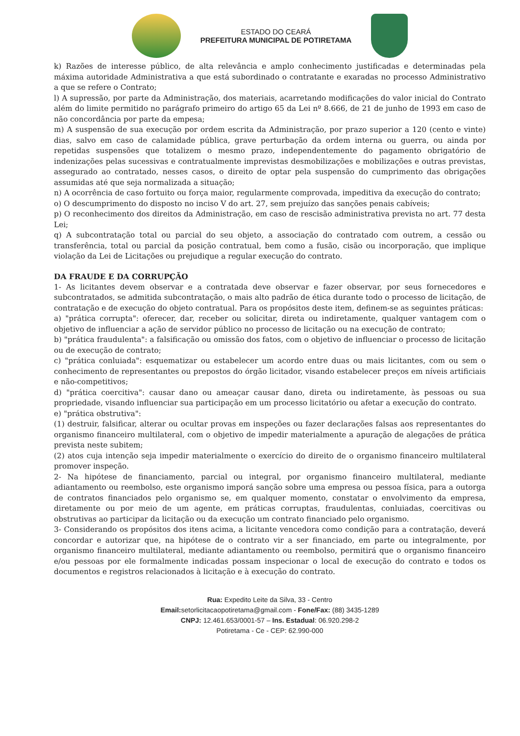ESTADO DO CEARÁ
PREFEITURA MUNICIPAL DE POTIRETAMA
k) Razões de interesse público, de alta relevância e amplo conhecimento justificadas e determinadas pela máxima autoridade Administrativa a que está subordinado o contratante e exaradas no processo Administrativo a que se refere o Contrato;
l) A supressão, por parte da Administração, dos materiais, acarretando modificações do valor inicial do Contrato além do limite permitido no parágrafo primeiro do artigo 65 da Lei nº 8.666, de 21 de junho de 1993 em caso de não concordância por parte da empesa;
m) A suspensão de sua execução por ordem escrita da Administração, por prazo superior a 120 (cento e vinte) dias, salvo em caso de calamidade pública, grave perturbação da ordem interna ou guerra, ou ainda por repetidas suspensões que totalizem o mesmo prazo, independentemente do pagamento obrigatório de indenizações pelas sucessivas e contratualmente imprevistas desmobilizações e mobilizações e outras previstas, assegurado ao contratado, nesses casos, o direito de optar pela suspensão do cumprimento das obrigações assumidas até que seja normalizada a situação;
n) A ocorrência de caso fortuito ou força maior, regularmente comprovada, impeditiva da execução do contrato;
o) O descumprimento do disposto no inciso V do art. 27, sem prejuízo das sanções penais cabíveis;
p) O reconhecimento dos direitos da Administração, em caso de rescisão administrativa prevista no art. 77 desta Lei;
q) A subcontratação total ou parcial do seu objeto, a associação do contratado com outrem, a cessão ou transferência, total ou parcial da posição contratual, bem como a fusão, cisão ou incorporação, que implique violação da Lei de Licitações ou prejudique a regular execução do contrato.
DA FRAUDE E DA CORRUPÇÃO
1- As licitantes devem observar e a contratada deve observar e fazer observar, por seus fornecedores e subcontratados, se admitida subcontratação, o mais alto padrão de ética durante todo o processo de licitação, de contratação e de execução do objeto contratual. Para os propósitos deste item, definem-se as seguintes práticas:
a) "prática corrupta": oferecer, dar, receber ou solicitar, direta ou indiretamente, qualquer vantagem com o objetivo de influenciar a ação de servidor público no processo de licitação ou na execução de contrato;
b) "prática fraudulenta": a falsificação ou omissão dos fatos, com o objetivo de influenciar o processo de licitação ou de execução de contrato;
c) "prática conluiada": esquematizar ou estabelecer um acordo entre duas ou mais licitantes, com ou sem o conhecimento de representantes ou prepostos do órgão licitador, visando estabelecer preços em níveis artificiais e não-competitivos;
d) "prática coercitiva": causar dano ou ameaçar causar dano, direta ou indiretamente, às pessoas ou sua propriedade, visando influenciar sua participação em um processo licitatório ou afetar a execução do contrato.
e) "prática obstrutiva":
(1) destruir, falsificar, alterar ou ocultar provas em inspeções ou fazer declarações falsas aos representantes do organismo financeiro multilateral, com o objetivo de impedir materialmente a apuração de alegações de prática prevista neste subitem;
(2) atos cuja intenção seja impedir materialmente o exercício do direito de o organismo financeiro multilateral promover inspeção.
2- Na hipótese de financiamento, parcial ou integral, por organismo financeiro multilateral, mediante adiantamento ou reembolso, este organismo imporá sanção sobre uma empresa ou pessoa física, para a outorga de contratos financiados pelo organismo se, em qualquer momento, constatar o envolvimento da empresa, diretamente ou por meio de um agente, em práticas corruptas, fraudulentas, conluiadas, coercitivas ou obstrutivas ao participar da licitação ou da execução um contrato financiado pelo organismo.
3- Considerando os propósitos dos itens acima, a licitante vencedora como condição para a contratação, deverá concordar e autorizar que, na hipótese de o contrato vir a ser financiado, em parte ou integralmente, por organismo financeiro multilateral, mediante adiantamento ou reembolso, permitirá que o organismo financeiro e/ou pessoas por ele formalmente indicadas possam inspecionar o local de execução do contrato e todos os documentos e registros relacionados à licitação e à execução do contrato.
Rua: Expedito Leite da Silva, 33 - Centro
Email: setorlicitacaopotiretama@gmail.com - Fone/Fax: (88) 3435-1289
CNPJ: 12.461.653/0001-57 – Ins. Estadual: 06.920.298-2
Potiretama - Ce - CEP: 62.990-000